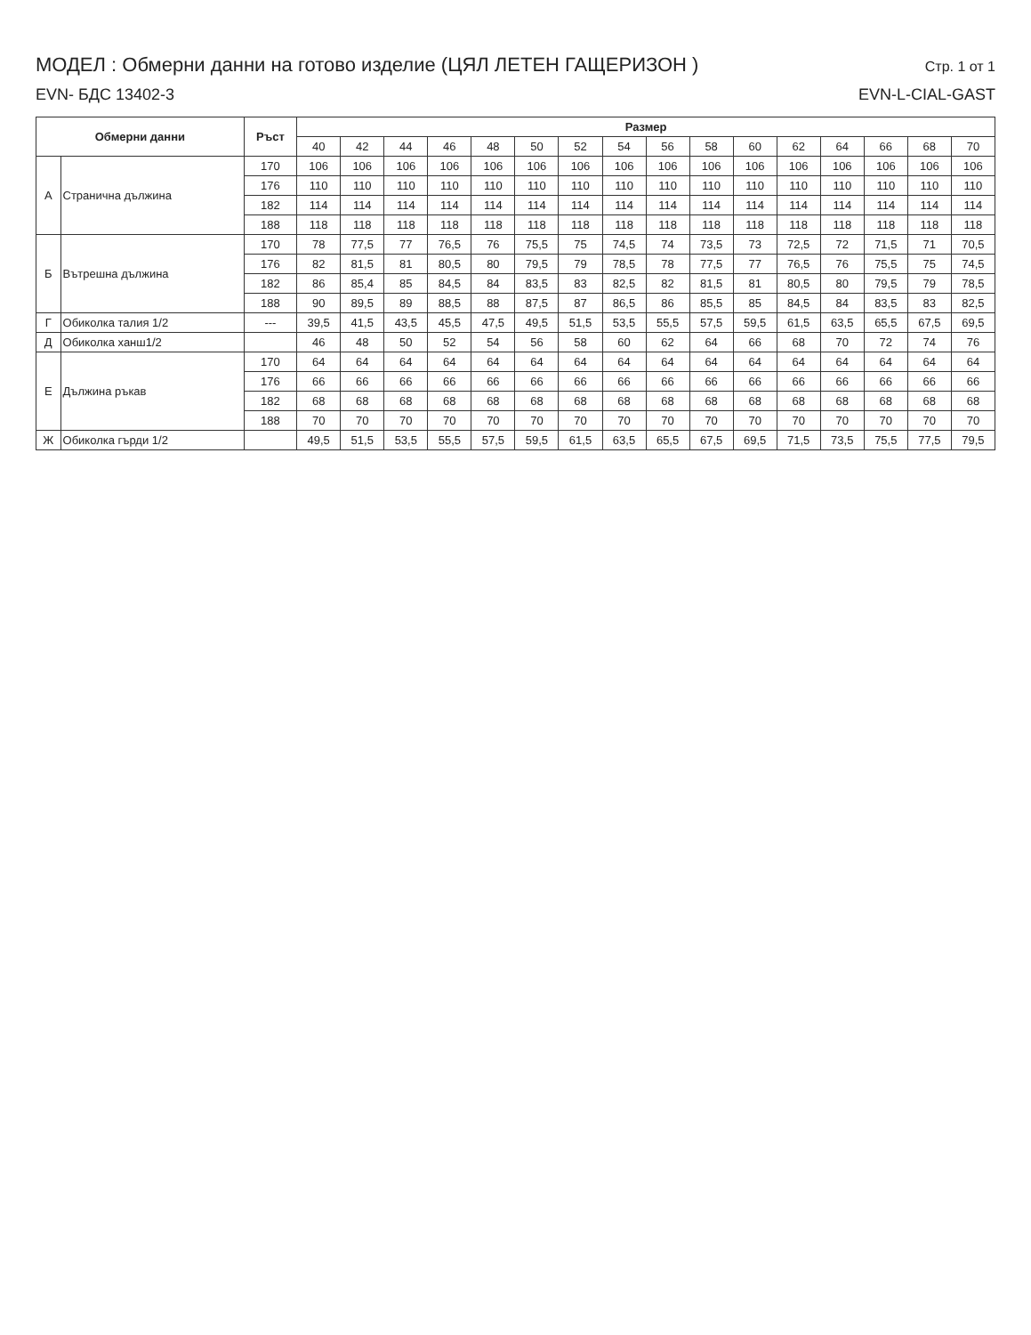МОДЕЛ : Обмерни данни на готово изделие (ЦЯЛ ЛЕТЕН ГАЩЕРИЗОН )
Стр. 1 от 1
EVN- БДС 13402-3 EVN-L-CIAL-GAST
| Обмерни данни | | Ръст | Размер | | | | | | | | | | | | | | | |
| --- | --- | --- | --- | --- | --- | --- | --- | --- | --- | --- | --- | --- | --- | --- | --- | --- | --- | --- |
| | | | 40 | 42 | 44 | 46 | 48 | 50 | 52 | 54 | 56 | 58 | 60 | 62 | 64 | 66 | 68 | 70 |
| А | Странична дължина | 170 | 106 | 106 | 106 | 106 | 106 | 106 | 106 | 106 | 106 | 106 | 106 | 106 | 106 | 106 | 106 | 106 |
| | | 176 | 110 | 110 | 110 | 110 | 110 | 110 | 110 | 110 | 110 | 110 | 110 | 110 | 110 | 110 | 110 | 110 |
| | | 182 | 114 | 114 | 114 | 114 | 114 | 114 | 114 | 114 | 114 | 114 | 114 | 114 | 114 | 114 | 114 | 114 |
| | | 188 | 118 | 118 | 118 | 118 | 118 | 118 | 118 | 118 | 118 | 118 | 118 | 118 | 118 | 118 | 118 | 118 |
| Б | Вътрешна дължина | 170 | 78 | 77,5 | 77 | 76,5 | 76 | 75,5 | 75 | 74,5 | 74 | 73,5 | 73 | 72,5 | 72 | 71,5 | 71 | 70,5 |
| | | 176 | 82 | 81,5 | 81 | 80,5 | 80 | 79,5 | 79 | 78,5 | 78 | 77,5 | 77 | 76,5 | 76 | 75,5 | 75 | 74,5 |
| | | 182 | 86 | 85,4 | 85 | 84,5 | 84 | 83,5 | 83 | 82,5 | 82 | 81,5 | 81 | 80,5 | 80 | 79,5 | 79 | 78,5 |
| | | 188 | 90 | 89,5 | 89 | 88,5 | 88 | 87,5 | 87 | 86,5 | 86 | 85,5 | 85 | 84,5 | 84 | 83,5 | 83 | 82,5 |
| Г | Обиколка талия 1/2 | --- | 39,5 | 41,5 | 43,5 | 45,5 | 47,5 | 49,5 | 51,5 | 53,5 | 55,5 | 57,5 | 59,5 | 61,5 | 63,5 | 65,5 | 67,5 | 69,5 |
| Д | Обиколка ханш1/2 | | 46 | 48 | 50 | 52 | 54 | 56 | 58 | 60 | 62 | 64 | 66 | 68 | 70 | 72 | 74 | 76 |
| Е | Дължина ръкав | 170 | 64 | 64 | 64 | 64 | 64 | 64 | 64 | 64 | 64 | 64 | 64 | 64 | 64 | 64 | 64 | 64 |
| | | 176 | 66 | 66 | 66 | 66 | 66 | 66 | 66 | 66 | 66 | 66 | 66 | 66 | 66 | 66 | 66 | 66 |
| | | 182 | 68 | 68 | 68 | 68 | 68 | 68 | 68 | 68 | 68 | 68 | 68 | 68 | 68 | 68 | 68 | 68 |
| | | 188 | 70 | 70 | 70 | 70 | 70 | 70 | 70 | 70 | 70 | 70 | 70 | 70 | 70 | 70 | 70 | 70 |
| Ж | Обиколка гърди 1/2 | | 49,5 | 51,5 | 53,5 | 55,5 | 57,5 | 59,5 | 61,5 | 63,5 | 65,5 | 67,5 | 69,5 | 71,5 | 73,5 | 75,5 | 77,5 | 79,5 |